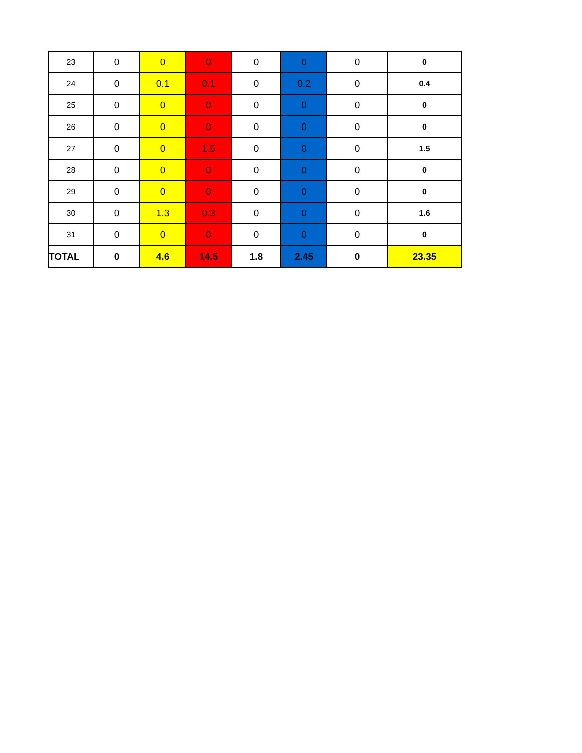| 23 | 0 | 0 | 0 | 0 | 0 | 0 | 0 |
| 24 | 0 | 0.1 | 0.1 | 0 | 0.2 | 0 | 0.4 |
| 25 | 0 | 0 | 0 | 0 | 0 | 0 | 0 |
| 26 | 0 | 0 | 0 | 0 | 0 | 0 | 0 |
| 27 | 0 | 0 | 1.5 | 0 | 0 | 0 | 1.5 |
| 28 | 0 | 0 | 0 | 0 | 0 | 0 | 0 |
| 29 | 0 | 0 | 0 | 0 | 0 | 0 | 0 |
| 30 | 0 | 1.3 | 0.3 | 0 | 0 | 0 | 1.6 |
| 31 | 0 | 0 | 0 | 0 | 0 | 0 | 0 |
| TOTAL | 0 | 4.6 | 14.5 | 1.8 | 2.45 | 0 | 23.35 |